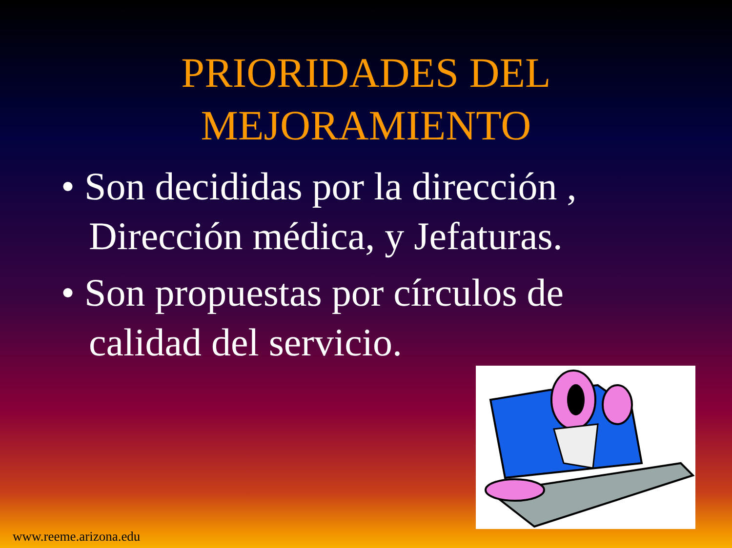PRIORIDADES DEL
MEJORAMIENTO
• Son decididas por la dirección , Dirección médica, y Jefaturas.
• Son propuestas por círculos de calidad del servicio.
www.reeme.arizona.edu